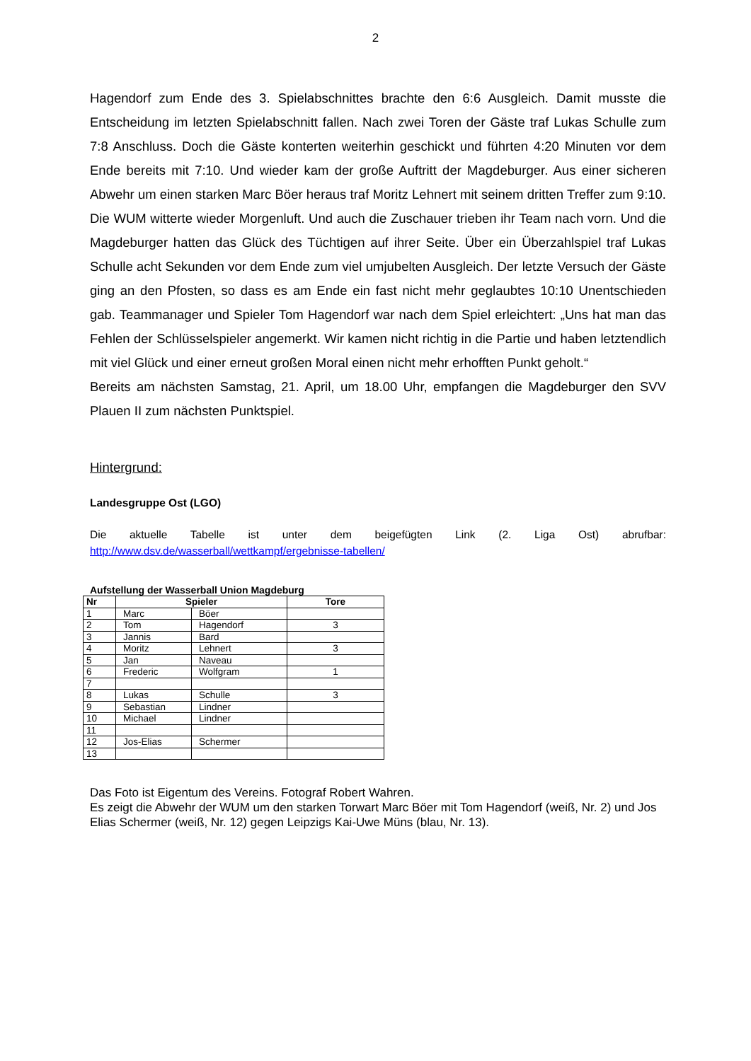2
Hagendorf zum Ende des 3. Spielabschnittes brachte den 6:6 Ausgleich. Damit musste die Entscheidung im letzten Spielabschnitt fallen. Nach zwei Toren der Gäste traf Lukas Schulle zum 7:8 Anschluss. Doch die Gäste konterten weiterhin geschickt und führten 4:20 Minuten vor dem Ende bereits mit 7:10. Und wieder kam der große Auftritt der Magdeburger. Aus einer sicheren Abwehr um einen starken Marc Böer heraus traf Moritz Lehnert mit seinem dritten Treffer zum 9:10. Die WUM witterte wieder Morgenluft. Und auch die Zuschauer trieben ihr Team nach vorn. Und die Magdeburger hatten das Glück des Tüchtigen auf ihrer Seite. Über ein Überzahlspiel traf Lukas Schulle acht Sekunden vor dem Ende zum viel umjubelten Ausgleich. Der letzte Versuch der Gäste ging an den Pfosten, so dass es am Ende ein fast nicht mehr geglaubtes 10:10 Unentschieden gab. Teammanager und Spieler Tom Hagendorf war nach dem Spiel erleichtert: „Uns hat man das Fehlen der Schlüsselspieler angemerkt. Wir kamen nicht richtig in die Partie und haben letztendlich mit viel Glück und einer erneut großen Moral einen nicht mehr erhofften Punkt geholt.“
Bereits am nächsten Samstag, 21. April, um 18.00 Uhr, empfangen die Magdeburger den SVV Plauen II zum nächsten Punktspiel.
Hintergrund:
Landesgruppe Ost (LGO)
Die aktuelle Tabelle ist unter dem beigefügten Link (2. Liga Ost) abrufbar:
http://www.dsv.de/wasserball/wettkampf/ergebnisse-tabellen/
Aufstellung der Wasserball Union Magdeburg
| Nr | Spieler | | Tore |
| --- | --- | --- | --- |
| 1 | Marc | Böer | |
| 2 | Tom | Hagendorf | 3 |
| 3 | Jannis | Bard | |
| 4 | Moritz | Lehnert | 3 |
| 5 | Jan | Naveau | |
| 6 | Frederic | Wolfgram | 1 |
| 7 | | | |
| 8 | Lukas | Schulle | 3 |
| 9 | Sebastian | Lindner | |
| 10 | Michael | Lindner | |
| 11 | | | |
| 12 | Jos-Elias | Schermer | |
| 13 | | | |
Das Foto ist Eigentum des Vereins. Fotograf Robert Wahren.
Es zeigt die Abwehr der WUM um den starken Torwart Marc Böer mit Tom Hagendorf (weiß, Nr. 2) und Jos Elias Schermer (weiß, Nr. 12) gegen Leipzigs Kai-Uwe Müns (blau, Nr. 13).